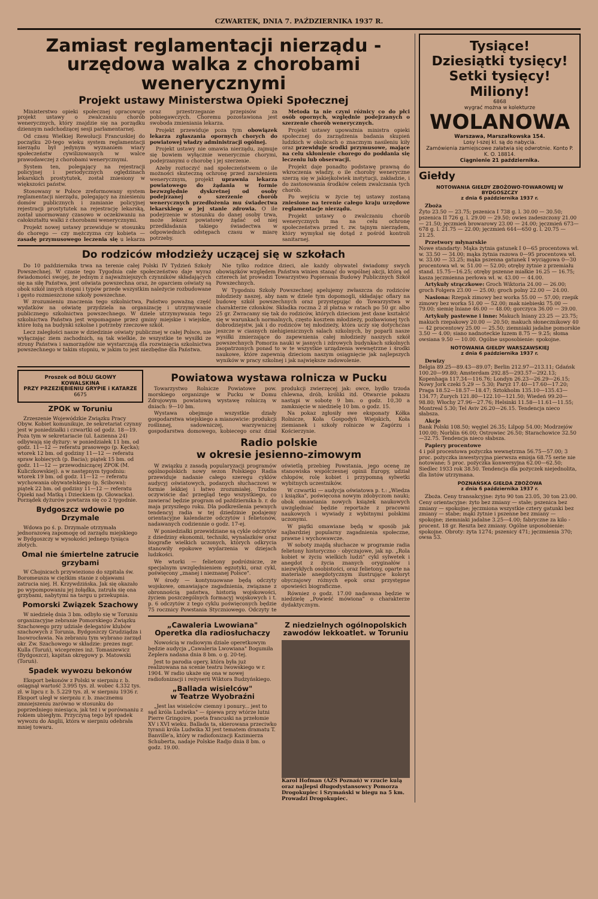CZWARTEK, DNIA 7. PAŹDZIERNIKA 1937 R.
Zamiast reglamentacji nierządu - urzędowa walka z chorobami wenerycznymi
Projekt ustawy Ministerstwa Opieki Społecznej
Ministerstwo opieki społecznej opracowuje projekt ustawy o zwalczaniu chorób wenerycznych, który znajdzie się na porządku dziennym nadchodzącej sesji parlamentarnej.
Od czasu Wielkiej Rewolucji Francuskiej do początku 20-tego wieku system reglamentacji nierządu był jedynym wyznaniem wiary społeczeństw cywilizowanych w walce prawodawczej z chorobami wenerycznymi.
System ten, polegający na rejestracji policyjnej i periodycznych oględzinach lekarskich prostytutek, został zniesiony w większości państw.
Stosowany w Polsce zreformowany system reglamentacji nierządu, polegający na zniesieniu domów publicznych i zamianie policyjnej rejestracji prostytutek na rejestrację lekarską, został unormowany czasowo w oczekiwaniu na całokształtu walki z chorobami wenerycznymi.
Projekt nowej ustawy przewiduje w stosunku do chorego — czy mężczyzna czy kobieta — zasadę przymusowego leczenia się u lekarza oraz przestrzeganie przepisów za pobiegawczych. Choremu pozostawiona jest swoboda zmieniania lekarza.
Projekt przewiduje poza tym obowiązek lekarza zgłaszania opornych chorych do powiatowej władzy administracji ogólnej.
Projekt ustawy nie omawia nierządu, zajmuje się bowiem wyłącznie wenerycznie chorymi, podejrzanymi o chorobę i jej szerzenie.
Ażeby roztoczyć nad społeczeństwem o ile możności skuteczną ochronę przed zarażeniem wenerycznym, projekt uprawnia lekarza powiatowego do żądania w formie bezwzględnie dyskretnej od osoby podejrzanej o szerzenie chorób wenerycznych przedłożenia mu świadectwa lekarskiego o jej stanie zdrowia. O ile podejrzenie w stosunku do danej osoby trwa, może lekarz powiatowy żądać od niej przedkładania takiego świadectwa w odpowiednich odstępach czasu w miarę potrzeby.
Metoda ta nie czyni różnicy co do płci osób opornych, względnie podejrzanych o szerzenie chorób wenerycznych.
Projekt ustawy upoważnia ministra opieki społecznej do zarządzenia badania skupień ludzkich w okolicach o znacznym nasileniu kiły oraz przewiduje środki przymusowe, mające na celu skłonienie chorego do poddania się leczeniu lub obserwacji.
Projekt daje ponadto podstawę prawną do wkroczenia władzy, o ile choroby weneryczne szerzą się w jakiejkolwiek instytucji, zakładzie, i do zastosowania środków celem zwalczania tych chorób.
Po wejściu w życie tej ustawy zostaną zniesione na terenie całego kraju urzędowe reglamentacje nierządu.
Projekt ustawy o zwalczaniu chorób wenerycznych ma na celu ochronę społeczeństwa przed t. zw. tajnym nierządem, który wymykał się dotąd z pośród kontroli sanitarnej.
Do rodziców młodzieży uczącej się w szkołach
Do 10 października trwa na terenie całej Polski IV Tydzień Szkoły Powszechnej. W czasie tego Tygodnia całe społeczeństwo daje wyraz świadomości swojej, że jednym z najważniejszych czynników składających się na siłę Państwa, jest oświata powszechna oraz, że oparciem oświaty są obok szkół innych stopni i typów przede wszystkim należycie rozbudowane i gęsto rozmieszczone szkoły powszechne.
W zrozumieniu znaczenia tego szkolnictwa, Państwo poważną część wydatków na oświatę przydziela na organizację i utrzymywanie publicznego szkolnictwa powszechnego. W dziele utrzymywania tego szkolnictwa Państwa jest wspomagane przez gminy miejskie i wiejskie, które łożą na budynki szkolne i potrzeby rzeczowe szkół.
Lecz zaległości nasze w dziedzinie oświaty publicznej w całej Polsce, nie wyłączając ziem zachodnich, są tak wielkie, że wszystkie te wysiłki ze strony Państwa i samorządów nie wystarczają dla rozwinięcia szkolnictwa powszechnego w takim stopniu, w jakim to jest niezbędne dla Państwa.
Nie tylko rodzice dzieci, ale każdy obywatel świadomy swych obowiązków względem Państwa winien stanąć do wspólnej akcji, którą od czterech lat prowadzi Towarzystwo Popierania Budowy Publicznych Szkół Powszechnych.
W Tygodniu Szkoły Powszechnej apelujemy zwłaszcza do rodziców młodzieży naszej, aby nam w dziele tym dopomogli, składając ofiary na budowę szkół powszechnych oraz przystępując do Towarzystwa w charakterze członków. Składka roczna 2 zł płatna w ratach po 50 gr. albo 25 gr. Zwracamy się tak do rodziców, których dzieciom jest dane kształcić się w warunkach normalnych, często kosztem młodzieży, pozbawionej tych dobrodziejstw, jak i do rodziców tej młodzieży, która uczy się dotychczas jeszcze w ciasnych niehigienicznych salach szkolnych, by poparli nasze wysiłki zmierzające do zapewnienia całej młodzieży naszych szkół powszechnych Pomorza nauki w jasnych i zdrowych budynkach szkolnych zaopatrzonych ponad to w te wszystkie urządzenia wewnętrzne i środki naukowe, które zapewnią dzieciom naszym osiągnięcie jak najlepszych wyników w pracy szkolnej i jak największe zadowolenie.
Proszek od BÓLU GŁOWY
KOWALSKINA
PRZY PRZEZIĘBIENIU GRYPIE i KATARZE
6675
ZPOK w Toruniu
Zrzeszenie Wojewódzkie Związku Pracy Obyw. Kobiet komunikuje, że sekretariat czynny jest w poniedziałki i czwartki od godz. 18—19. Poza tym w sekretariacie (ul. Łazienna 24) odbywają się dyżury: w poniedziałek 11 bm. od godz. 11—12 — referatu prasowego (p. Kęcka); wtorek 12 bm. od godziny 11—12 — referatu spraw kobiecych (p. Bacia); piątek 15 bm. od godz. 11—12 — przewodniczącej ZPOK (M. Kuliczkowskiej). a w następnym tygodniu: wtorek 19 bm. od godz. 11—12 — referatu wychowania obywatelskiego (p. Ścibowa); piątek 22 bm. od godziny 11—12 — referatu Opieki nad Matką i Dzieckiem (p. Głowacka). Porządek dyżurów powtarza się co 2 tygodnie.
Bydgoszcz wdowie po Drzymale
Wdowa po ś. p. Drzymale otrzymała jednorazową zapomogę od zarządu miejskiego w Bydgoszczy w wysokości jednego tysiąca złotych.
Omal nie śmiertelne zatrucie grzybami
W Chojnicach przywieziono do szpitala św. Boromeusza w ciężkim stanie z objawami zatrucia niej. H. Krzywdzińska. Jak się okazało po wypompowaniu jej żołądka, zatruła się ona grzybami, nabytymi na targu u przekupnia.
Pomorski Związek Szachowy
W niedzielę dnia 3 bm. odbyło się w Toruniu organizacyjne zebranie Pomorskiego Związku Szachowego przy udziale delegatów klubów szachowych z Torunia, Bydgoszczy Grudziądza i Inowrocławia. Na zebraniu tym wybrano zarząd okr. Zw. Szachowego w składzie: prezes mgr. Kulla (Toruń), wiceprezes inż. Tomaszewicz (Bydgoszcz), kapitan okręgowy p. Matowski (Toruń).
Spadek wywozu bekonów
Eksport bekonów z Polski w sierpniu r. b. osiągnął wartość 3.995 tys. zł. wobec 4.332 tys. zł. w lipcu r. b. 5.229 tys. zł. w sierpniu 1936 r. Eksport uległ w sierpniu r. b. znacznemu zmniejszeniu zarówno w stosunku do poprzedniego miesiąca, jak też i w porównaniu z rokiem ubiegłym. Przyczyną tego był spadek wywozu do Anglii, która w sierpniu odebrała mniej towaru.
Powiatowa wystawa rolnicza w Pucku
Towarzystwo Rolnicze Powiatowe pow. morskiego organizuje w Pucku w Domu Zdrojowym powiatową wystawę rolniczą w dniach: 9—10 bm.
Wystawa obejmuje wszystkie działy gospodarstwa wiejskiego a mianowicie: produkcji roślinnej, sadowniczej, warzywniczej gospodarstwa domowego, kobiecego oraz dział produkcji zwierzęcej jak: owce, bydło trzoda chlewna, drób, króliki itd. Otwarcie pokazu nastąpi w sobotę 9 bm. o godz. 10,30 a zamknięcie w niedzielę 10 bm. o godz. 15.
Na pokaz zgłosiły swe eksponaty Kółka Rolnicze, Koła Gospodyń Wiejskich, Koła ziemianek i szkoły rolnicze w Zagórzu i Kościerzynie.
Radio polskie
w okresie jesienno-zimowym
W związku z zasadą popularyzacji programów ogólnopolskich nowy sezon Polskiego Radia przewiduje nadanie całego szeregu cyklów audycyj oświatowych, podanych słuchaczowi w formie lekkiej i łatwo zrozumiałej. Trudno oczywiście dać przegląd tego wszystkiego, co zawierać będzie program od października b. r. do maja przyszłego roku. Dla podkreślenia pewnych tendencyj radia w tej dziedzinie podajemy orientacyjne kalendarze odczytów i felietonów, nadawanych codziennie o godz. 17-ej.
W poniedziałki przewidziane są cykle odczytów z dziedziny ekonomii, techniki, wynalazków oraz biografie wielkich uczonych, których odkrycia stanowiły epokowe wydarzenia w dziejach ludzkości.
We wtorki — felietony podróżnicze, ze specjalnym uwzględnieniem egzotyki, oraz cykl, poświęcony „znanej i nieznanej Polsce".
W środy — kontynuowane będą odczyty wojskowe, omawiające zagadnienia, związane z obronnością państwa, historią wojskowości, życiem poszczególnych formacyj wojskowych i t. p. 6 odczytów z tego cyklu poświęconych będzie 75 rocznicy Powstania Styczniowego. Odczyty te oświetlą przebieg Powstania, jego ocenę ze stanowiska współczesnej opinii Europy, udział chłopów, rolę kobiet i przypomną sylwetki wybitnych uczestników.
W czwartki — audycja oświatowa p. t.: „Wiedza i książka", poświęcona nowym zdobyczom nauki; obok omawiania nowych książek naukowych uwzględniać będzie reportaże z pracowni naukowych i wywiady z wybitnymi polskimi uczonymi.
W piątki omawiane będą w sposób jak najbardziej popularny zagadnienia społeczne, prawne i wychowawcze.
W soboty znajdą słuchacze w programie radia felietony historyczno - obyczajowe, jak np. „Rola kobiet w życiu wielkich ludzi" cykl sylwetek i anegdot z życia znanych oryginałów i niezwykłych osobistości, oraz felietony, oparte na materiale anegdotycznym ilustrujące koloryt obyczajowy różnych epok oraz przystępne opowieści biograficzne.
Równiez o godz. 17.00 nadawana będzie w niedzielę „Powieść mówiona" o charakterze dydaktycznym.
„Cawaleria Lwowiana"
Operetka dla radiosłuchaczy
Nowością w radiowym dziale operetkowym będzie audycja „Cawaleria Lwowiana" Bogumiła Zeplera nadana dnia 8 bm. o g. 20-tej.
Jest to parodia opery, która była już realizowana na scenie teatru lwowskiego w r. 1904. W radio ukaże się ona w nowej radiofonizacji i reżyserii Wiktora Budzyńskiego.
„Ballada wisielców"
w Teatrze Wyobraźni
„Jest las wisielców ciemny i ponury... jest to sąd króla Ludwika" — śpiewa przy wtórze lutni Pierre Gringoire, poeta francuski na przełomie XV i XVI wieku. Ballada ta, skierowana przeciwko tyranii króla Ludwika XI jest tematem dramatu T. Banville'a, który w radiofonizacji Kazimierza Schuberta, nadaje Polskie Radjo dnia 8 bm. o godz. 19.00.
Z niedzielnych ogólnopolskich zawodów lekkoatlet. w Toruniu
Karol Hofman (AZS Poznań) w rzucie kulą oraz najlepsi długodystansowcy Pomorza Drogokupiec i Szymański w biegu na 5 km. Prowadzi Drogokupiec.
Tysiące!
Dziesiątki tysięcy!
Setki tysięcy!
Miliony!
6868
wygrać można w kolekturze
WOLANOWA
Warszawa, Marszałkowska 154.
Losy I-szej kl. są do nabycia.
Zamówienia zamiejscowe załatwia się odwrotnie. Konto P. K. O. 18814.
Ciągnienie 21 października.
Giełdy
NOTOWANIA GIEŁDY ZBOŻOWO-TOWAROWEJ W BYDGOSZCZY
z dnia 6 października 1937 r.
Zboża
Żyto 23.50 — 23.75; pszenica I 738 g. l. 30.00 — 30.50; pszenica II 726 g. l. 29.00 — 29.50; owies zadeszczony 21.00 — 21.50; jęczmień browarowy 23.00 — 24.00; jęczmień 673—678 g. l. 21.75 — 22.00; jęczmień 644—650 g. l. 20.75 — 21.25.
Przetwory młynarskie
Nowe standarty: Mąka żytnia gatunek I 0—65 procentowa wł. w. 33.50 — 34.00; mąka żytnia razowa 0—95 procentowa wł. w. 33.00 — 33.25; mąka pszenna gatunek I wyciągowa 0—30 procentowa wł. w. 51.00 — 52.00; otręby żytnie z przemiału stand. 15.75—16.25; otręby pszenne miałkie 16.25 — 16.75; kasza jęczmienna perłowa wł. w. 43.00 — 44.00.
Artykuły strączkowe: Groch Wiktoria 24.00 — 26.00; groch Folgera 23.00 — 25.00; groch polny 22.00 — 24.00.
Nasiona: Rzepak zimowy bez worka 55.00 — 57.00; rzepik zimowy bez worka 51.00 — 52.00; mak niebieski 75.00 — 79.00; siemię lniane 46.00 — 48.00; gorczyca 36.00 — 39.00.
Artykuły pastewne i inne: Makuch lniany 23.25 — 23.75; makuch rzepakowy 20.00 — 20.50; makuch słonecznikowy 40 — 42 procentowy 25.00 — 25.50; ziemniaki jadalne pomorskie 3.50 — 4.00; siano nadnoteckie luzem 8.75 — 9.25; słoma owsiana 9.50 — 10.00. Ogólne usposobienie: spokojne.
NOTOWANIA GIEŁDY WARSZAWSKIEJ
z dnia 6 października 1937 r.
Dewizy
Belgia 89.25—89.43—89.07; Berlin 212.97—213.11; Gdańsk 100.20—99.80; Amsterdam 292.85—293.57—292.13; Kopenhaga 117.34—116.76; Londyn 26.23—26.29—26.15; Nowy Jork czeki 5.29 — 5.30; Paryż 17.40—17.60—17.20; Praga 18.52—18.57—18.47; Sztokholm 135.10—135.43—134.77; Zurych 121.80—122.10—121.50; Wiedeń 99.20—98.80; Włochy 27.96—27.76; Helsinki 11.58—11.61—11.55; Montreal 5.30; Tel Aviv 26.20—26.15. Tendencja nieco słabsza.
Akcje
Bank Polski 108.50; węgiel 26.35; Lilpop 54.00; Modrzejów 100.00; Norblin 66.00; Ostrowiec 26.50; Starachowice 32.50—32.75. Tendencja nieco słabsza.
Papiery procentowe
4 i pół procentowa pożyczka wewnętrzna 56.75—57.00; 3 proc. pożyczka inwestycyjna pierwsza emisja 68.75 serie nie notowane; 5 proc. pożyczka konwersyjna 62.00—62.50; Siedlec 1933 rok 38.50. Tendencja dla pożyczek niejednolita, dla listów utrzymana.
POZNAŃSKA GIEŁDA ZBOŻOWA
z dnia 6 października 1937 r.
Zboża. Ceny transakcyjne: żyto 90 ton 23.05, 30 ton 23.00. Ceny orientacyjne: żyto bez zmiany — stałe; pszenica bez zmiany — spokojne; jęczmiona wszystkie cztery gatunki bez zmiany — stabe; mąki żytnie i pszenne bez zmiany — spokojne; ziemniaki jadalne 3.25—4.00; fabryczne za kilo - procent. 18 gr. Reszta bez zmiany. Ogólne usposobienie: spokojne. Obroty: żyta 1274; pszenicy 471; jęczmienia 370; owsa 53.